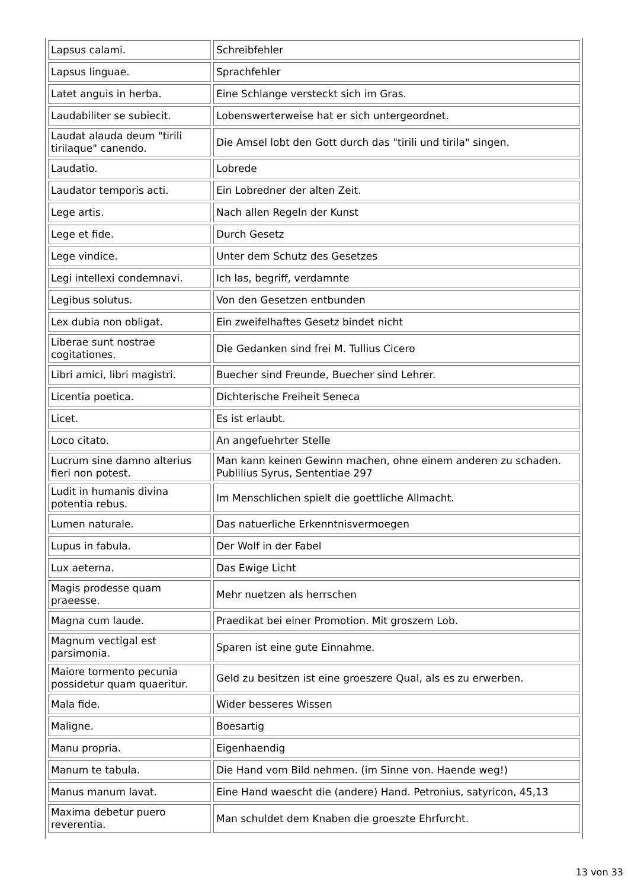| Lapsus calami. | Schreibfehler |
| Lapsus linguae. | Sprachfehler |
| Latet anguis in herba. | Eine Schlange versteckt sich im Gras. |
| Laudabiliter se subiecit. | Lobenswerterweise hat er sich untergeordnet. |
| Laudat alauda deum "tirili tirilaque" canendo. | Die Amsel lobt den Gott durch das "tirili und tirila" singen. |
| Laudatio. | Lobrede |
| Laudator temporis acti. | Ein Lobredner der alten Zeit. |
| Lege artis. | Nach allen Regeln der Kunst |
| Lege et fide. | Durch Gesetz |
| Lege vindice. | Unter dem Schutz des Gesetzes |
| Legi intellexi condemnavi. | Ich las, begriff, verdamnte |
| Legibus solutus. | Von den Gesetzen entbunden |
| Lex dubia non obligat. | Ein zweifelhaftes Gesetz bindet nicht |
| Liberae sunt nostrae cogitationes. | Die Gedanken sind frei M. Tullius Cicero |
| Libri amici, libri magistri. | Buecher sind Freunde, Buecher sind Lehrer. |
| Licentia poetica. | Dichterische Freiheit Seneca |
| Licet. | Es ist erlaubt. |
| Loco citato. | An angefuehrter Stelle |
| Lucrum sine damno alterius fieri non potest. | Man kann keinen Gewinn machen, ohne einem anderen zu schaden. Publilius Syrus, Sententiae 297 |
| Ludit in humanis divina potentia rebus. | Im Menschlichen spielt die goettliche Allmacht. |
| Lumen naturale. | Das natuerliche Erkenntnisvermoegen |
| Lupus in fabula. | Der Wolf in der Fabel |
| Lux aeterna. | Das Ewige Licht |
| Magis prodesse quam praeesse. | Mehr nuetzen als herrschen |
| Magna cum laude. | Praedikat bei einer Promotion. Mit groszem Lob. |
| Magnum vectigal est parsimonia. | Sparen ist eine gute Einnahme. |
| Maiore tormento pecunia possidetur quam quaeritur. | Geld zu besitzen ist eine groeszere Qual, als es zu erwerben. |
| Mala fide. | Wider besseres Wissen |
| Maligne. | Boesartig |
| Manu propria. | Eigenhaendig |
| Manum te tabula. | Die Hand vom Bild nehmen. (im Sinne von. Haende weg!) |
| Manus manum lavat. | Eine Hand waescht die (andere) Hand. Petronius, satyricon, 45,13 |
| Maxima debetur puero reverentia. | Man schuldet dem Knaben die groeszte Ehrfurcht. |
13 von 33